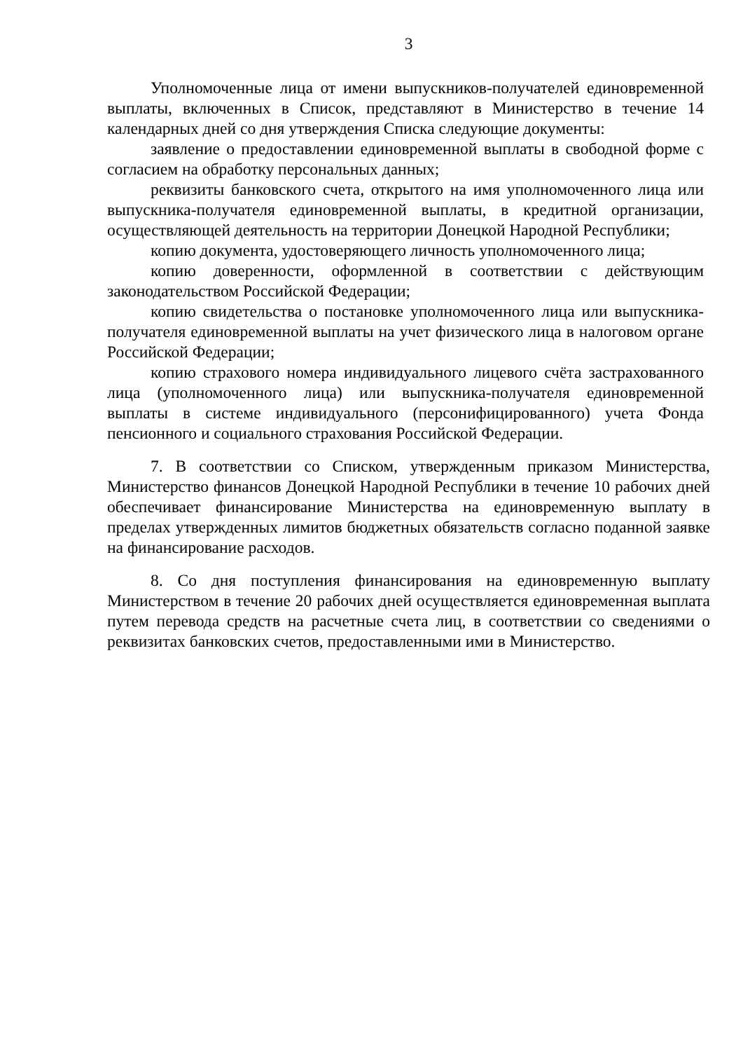3
Уполномоченные лица от имени выпускников-получателей единовременной выплаты, включенных в Список, представляют в Министерство в течение 14 календарных дней со дня утверждения Списка следующие документы:
заявление о предоставлении единовременной выплаты в свободной форме с согласием на обработку персональных данных;
реквизиты банковского счета, открытого на имя уполномоченного лица или выпускника-получателя единовременной выплаты, в кредитной организации, осуществляющей деятельность на территории Донецкой Народной Республики;
копию документа, удостоверяющего личность уполномоченного лица;
копию доверенности, оформленной в соответствии с действующим законодательством Российской Федерации;
копию свидетельства о постановке уполномоченного лица или выпускника-получателя единовременной выплаты на учет физического лица в налоговом органе Российской Федерации;
копию страхового номера индивидуального лицевого счёта застрахованного лица (уполномоченного лица) или выпускника-получателя единовременной выплаты в системе индивидуального (персонифицированного) учета Фонда пенсионного и социального страхования Российской Федерации.
7. В соответствии со Списком, утвержденным приказом Министерства, Министерство финансов Донецкой Народной Республики в течение 10 рабочих дней обеспечивает финансирование Министерства на единовременную выплату в пределах утвержденных лимитов бюджетных обязательств согласно поданной заявке на финансирование расходов.
8. Со дня поступления финансирования на единовременную выплату Министерством в течение 20 рабочих дней осуществляется единовременная выплата путем перевода средств на расчетные счета лиц, в соответствии со сведениями о реквизитах банковских счетов, предоставленными ими в Министерство.